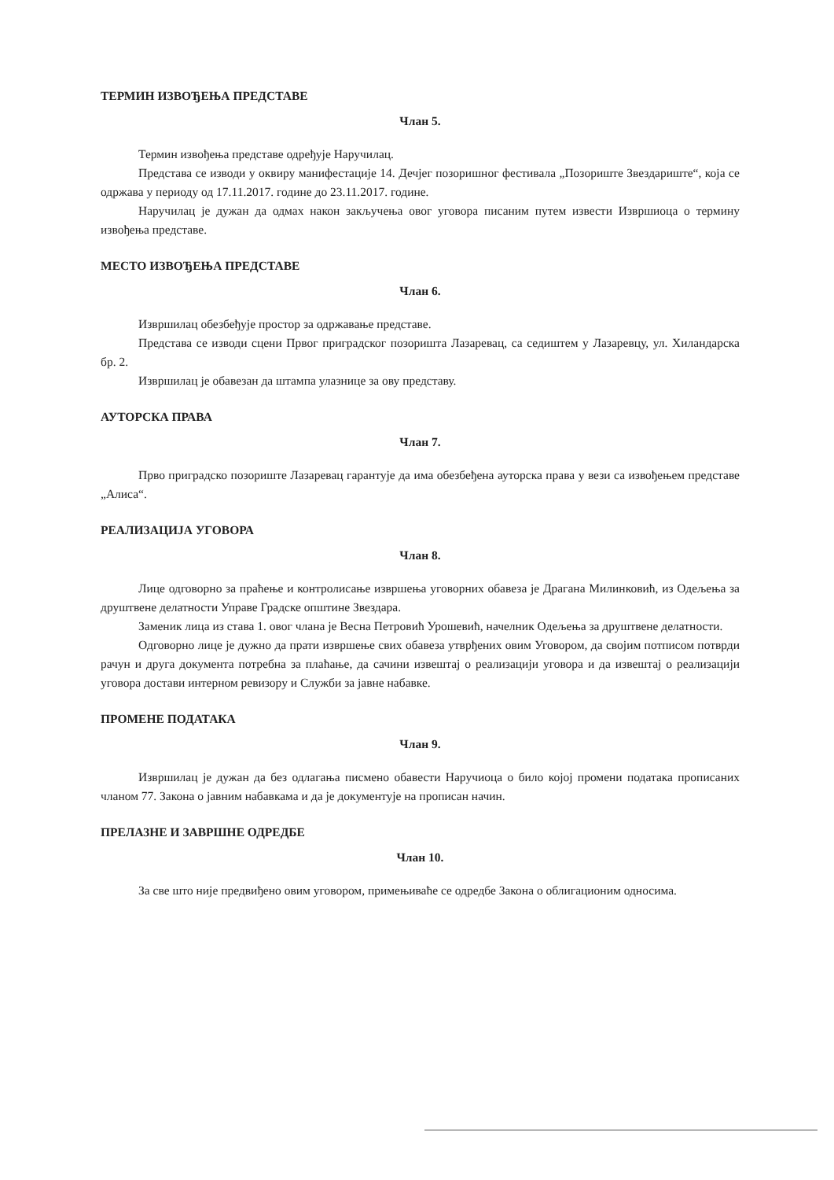ТЕРМИН ИЗВОЂЕЊА ПРЕДСТАВЕ
Члан 5.
Термин извођења представе одређује Наручилац.
Представа се изводи у оквиру манифестације 14. Дечјег позоришног фестивала „Позориште Звездариште“, која се одржава у периоду од 17.11.2017. године до 23.11.2017. године.
Наручилац је дужан да одмах након закључења овог уговора писаним путем извести Извршиоца о термину извођења представе.
МЕСТО ИЗВОЂЕЊА ПРЕДСТАВЕ
Члан 6.
Извршилац обезбеђује простор за одржавање представе.
Представа се изводи сцени Првог приградског позоришта Лазаревац, са седиштем у Лазаревцу, ул. Хиландарска бр. 2.
Извршилац је обавезан да штампа улазнице за ову представу.
АУТОРСКА ПРАВА
Члан 7.
Прво приградско позориште Лазаревац гарантује да има обезбеђена ауторска права у вези са извођењем представе „Алиса“.
РЕАЛИЗАЦИЈА УГОВОРА
Члан 8.
Лице одговорно за праћење и контролисање извршења уговорних обавеза је Драгана Милинковић, из Одељења за друштвене делатности Управе Градске општине Звездара.
Заменик лица из става 1. овог члана је Весна Петровић Урошевић, начелник Одељења за друштвене делатности.
Одговорно лице је дужно да прати извршење свих обавеза утврђених овим Уговором, да својим потписом потврди рачун и друга документа потребна за плаћање, да сачини извештај о реализацији уговора и да извештај о реализацији уговора достави интерном ревизору и Служби за јавне набавке.
ПРОМЕНЕ ПОДАТАКА
Члан 9.
Извршилац је дужан да без одлагања писмено обавести Наручиоца о било којој промени података прописаних чланом 77. Закона о јавним набавкама и да је документује на прописан начин.
ПРЕЛАЗНЕ И ЗАВРШНЕ ОДРЕДБЕ
Члан 10.
За све што није предвиђено овим уговором, примењиваће се одредбе Закона о облигационим односима.